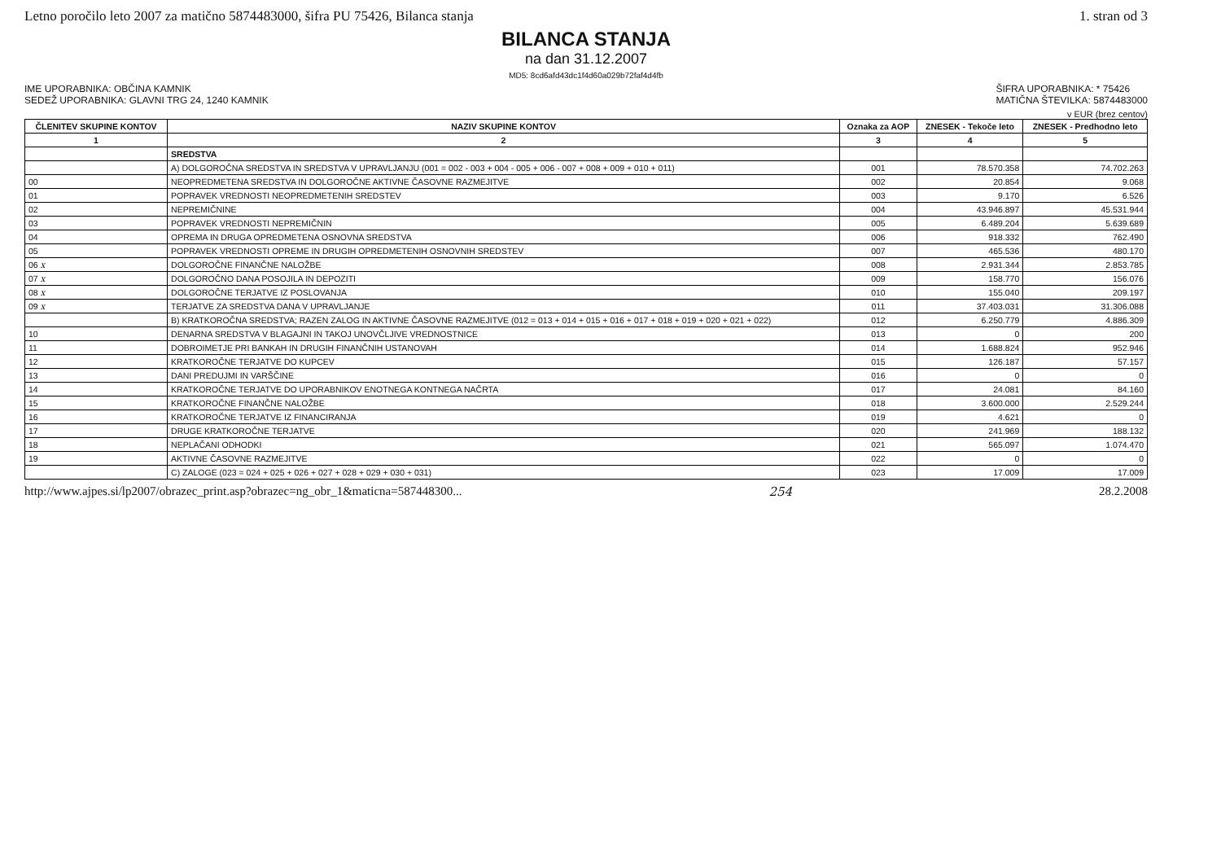Letno poročilo leto 2007 za matično 5874483000, šifra PU 75426, Bilanca stanja 1. stran od 3
BILANCA STANJA
na dan 31.12.2007
MD5: 8cd6afd43dc1f4d60a029b72faf4d4fb
IME UPORABNIKA: OBČINA KAMNIK
SEDEŽ UPORABNIKA: GLAVNI TRG 24, 1240 KAMNIK
ŠIFRA UPORABNIKA: * 75426
MATIČNA ŠTEVILKA: 5874483000
v EUR (brez centov)
| ČLENITEV SKUPINE KONTOV | NAZIV SKUPINE KONTOV | Oznaka za AOP | ZNESEK - Tekoče leto | ZNESEK - Predhodno leto |
| --- | --- | --- | --- | --- |
| 1 | 2 | 3 | 4 | 5 |
| | SREDSTVA | | | |
| | A) DOLGOROČNA SREDSTVA IN SREDSTVA V UPRAVLJANJU (001 = 002 - 003 + 004 - 005 + 006 - 007 + 008 + 009 + 010 + 011) | 001 | 78.570.358 | 74.702.263 |
| 00 | NEOPREDMETENA SREDSTVA IN DOLGOROČNE AKTIVNE ČASOVNE RAZMEJITVE | 002 | 20.854 | 9.068 |
| 01 | POPRAVEK VREDNOSTI NEOPREDMETENIH SREDSTEV | 003 | 9.170 | 6.526 |
| 02 | NEPREMIČNINE | 004 | 43.946.897 | 45.531.944 |
| 03 | POPRAVEK VREDNOSTI NEPREMIČNIN | 005 | 6.489.204 | 5.639.689 |
| 04 | OPREMA IN DRUGA OPREDMETENA OSNOVNA SREDSTVA | 006 | 918.332 | 762.490 |
| 05 | POPRAVEK VREDNOSTI OPREME IN DRUGIH OPREDMETENIH OSNOVNIH SREDSTEV | 007 | 465.536 | 480.170 |
| 06 x | DOLGOROČNE FINANČNE NALOŽBE | 008 | 2.931.344 | 2.853.785 |
| 07 x | DOLGOROČNO DANA POSOJILA IN DEPOZITI | 009 | 158.770 | 156.076 |
| 08 x | DOLGOROČNE TERJATVE IZ POSLOVANJA | 010 | 155.040 | 209.197 |
| 09 x | TERJATVE ZA SREDSTVA DANA V UPRAVLJANJE | 011 | 37.403.031 | 31.306.088 |
| | B) KRATKOROČNA SREDSTVA; RAZEN ZALOG IN AKTIVNE ČASOVNE RAZMEJITVE (012 = 013 + 014 + 015 + 016 + 017 + 018 + 019 + 020 + 021 + 022) | 012 | 6.250.779 | 4.886.309 |
| 10 | DENARNA SREDSTVA V BLAGAJNI IN TAKOJ UNOVČLJIVE VREDNOSTNICE | 013 | 0 | 200 |
| 11 | DOBROIMETJE PRI BANKAH IN DRUGIH FINANČNIH USTANOVAH | 014 | 1.688.824 | 952.946 |
| 12 | KRATKOROČNE TERJATVE DO KUPCEV | 015 | 126.187 | 57.157 |
| 13 | DANI PREDUJMI IN VARŠČINE | 016 | 0 | 0 |
| 14 | KRATKOROČNE TERJATVE DO UPORABNIKOV ENOTNEGA KONTNEGA NAČRTA | 017 | 24.081 | 84.160 |
| 15 | KRATKOROČNE FINANČNE NALOŽBE | 018 | 3.600.000 | 2.529.244 |
| 16 | KRATKOROČNE TERJATVE IZ FINANCIRANJA | 019 | 4.621 | 0 |
| 17 | DRUGE KRATKOROČNE TERJATVE | 020 | 241.969 | 188.132 |
| 18 | NEPLAČANI ODHODKI | 021 | 565.097 | 1.074.470 |
| 19 | AKTIVNE ČASOVNE RAZMEJITVE | 022 | 0 | 0 |
| | C) ZALOGE (023 = 024 + 025 + 026 + 027 + 028 + 029 + 030 + 031) | 023 | 17.009 | 17.009 |
http://www.ajpes.si/lp2007/obrazec_print.asp?obrazec=ng_obr_1&maticna=587448300... 254 28.2.2008